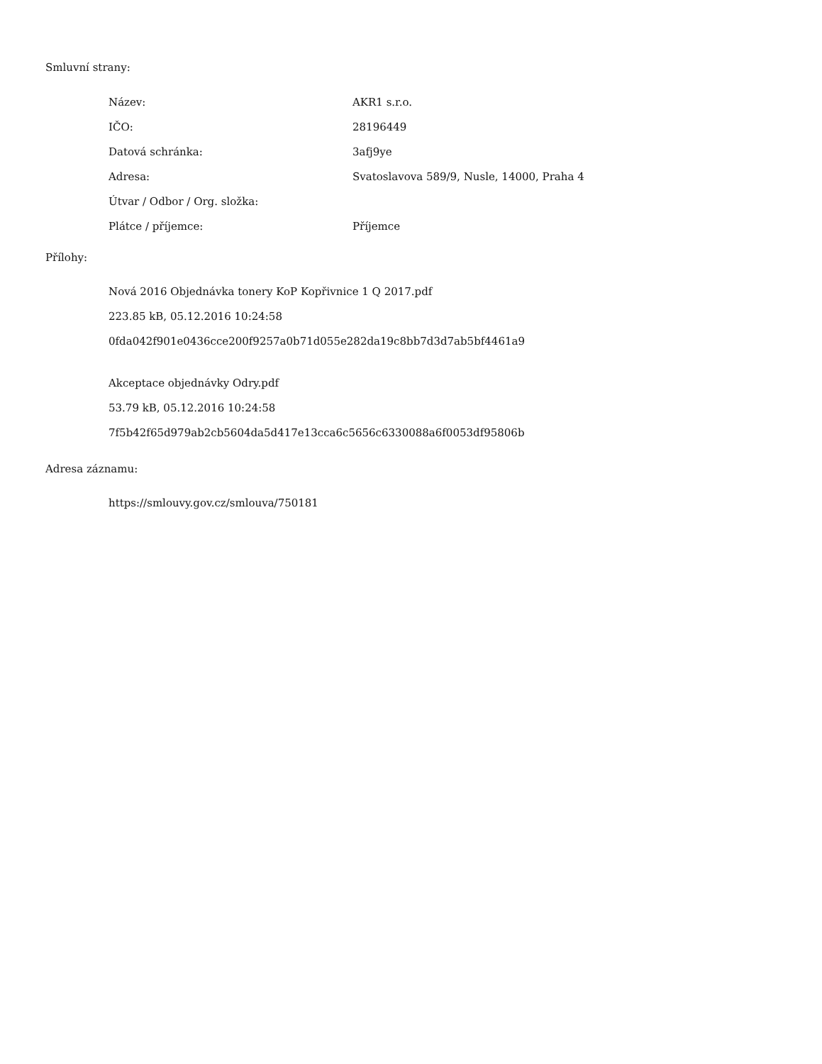Smluvní strany:
| Název: | AKR1 s.r.o. |
| IČO: | 28196449 |
| Datová schránka: | 3afj9ye |
| Adresa: | Svatoslavova 589/9, Nusle, 14000, Praha 4 |
| Útvar / Odbor / Org. složka: | |
| Plátce / příjemce: | Příjemce |
Přílohy:
Nová 2016 Objednávka tonery KoP Kopřivnice 1 Q 2017.pdf
223.85 kB, 05.12.2016 10:24:58
0fda042f901e0436cce200f9257a0b71d055e282da19c8bb7d3d7ab5bf4461a9
Akceptace objednávky Odry.pdf
53.79 kB, 05.12.2016 10:24:58
7f5b42f65d979ab2cb5604da5d417e13cca6c5656c6330088a6f0053df95806b
Adresa záznamu:
https://smlouvy.gov.cz/smlouva/750181